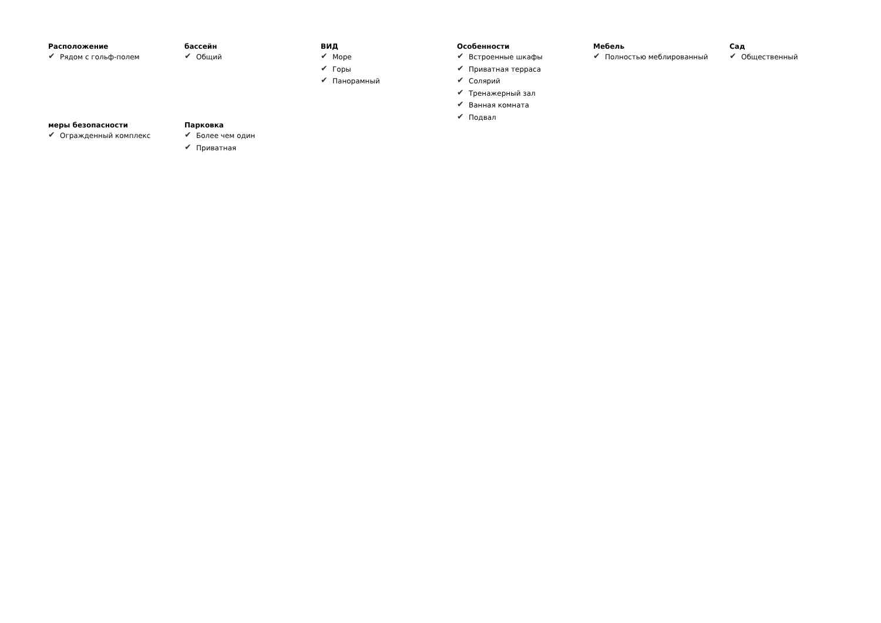Расположение
✔ Рядом с гольф-полем
бассейн
✔ Общий
ВИД
✔ Море
✔ Горы
✔ Панорамный
Особенности
✔ Встроенные шкафы
✔ Приватная терраса
✔ Солярий
✔ Тренажерный зал
✔ Ванная комната
✔ Подвал
Мебель
✔ Полностью меблированный
Сад
✔ Общественный
меры безопасности
✔ Огражденный комплекс
Парковка
✔ Более чем один
✔ Приватная